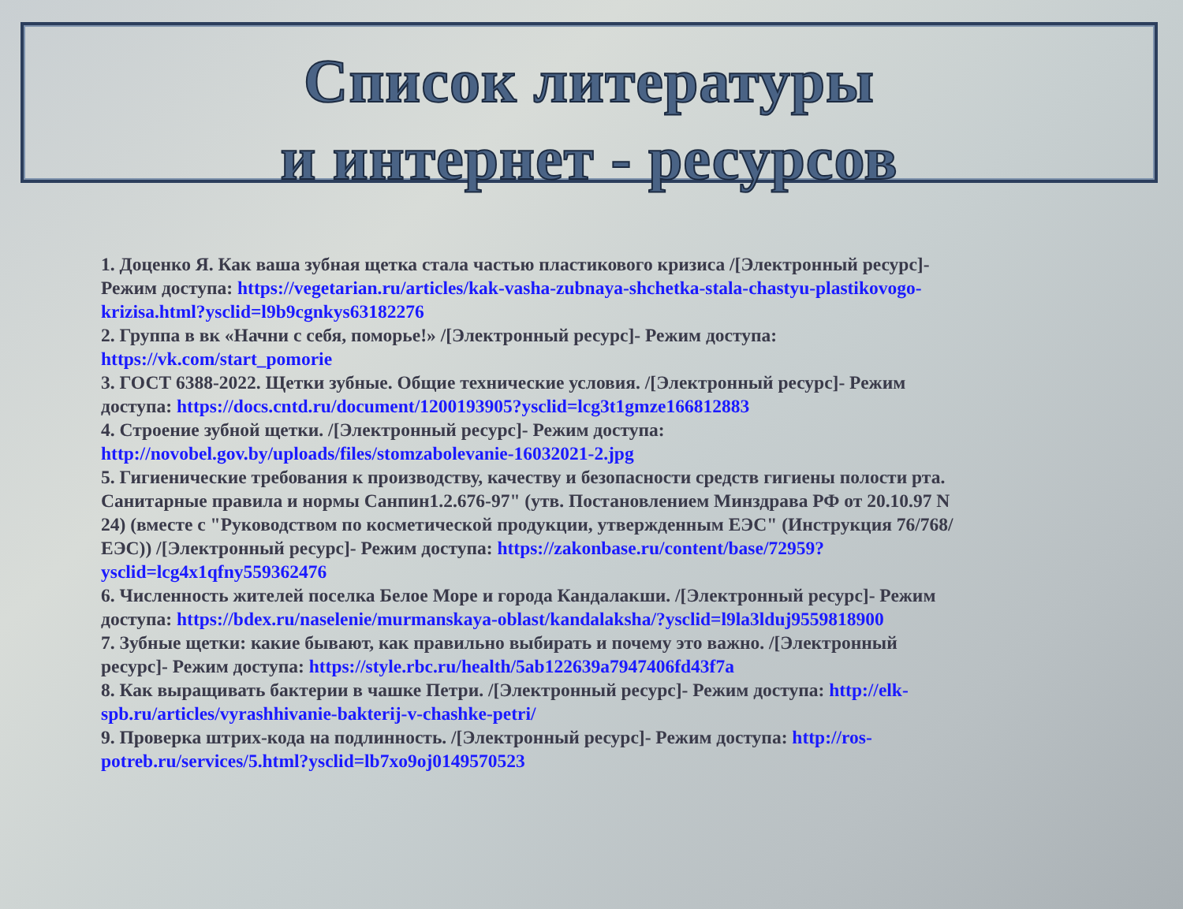Список литературы
и интернет - ресурсов
1. Доценко Я. Как ваша зубная щетка стала частью пластикового кризиса /[Электронный ресурс]- Режим доступа: https://vegetarian.ru/articles/kak-vasha-zubnaya-shchetka-stala-chastyu-plastikovogo-krizisa.html?ysclid=l9b9cgnkys63182276
2. Группа в вк «Начни с себя, поморье!» /[Электронный ресурс]- Режим доступа: https://vk.com/start_pomorie
3. ГОСТ 6388-2022. Щетки зубные. Общие технические условия. /[Электронный ресурс]- Режим доступа: https://docs.cntd.ru/document/1200193905?ysclid=lcg3t1gmze166812883
4. Строение зубной щетки. /[Электронный ресурс]- Режим доступа: http://novobel.gov.by/uploads/files/stomzabolevanie-16032021-2.jpg
5. Гигиенические требования к производству, качеству и безопасности средств гигиены полости рта. Санитарные правила и нормы Санпин1.2.676-97" (утв. Постановлением Минздрава РФ от 20.10.97 N 24) (вместе с "Руководством по косметической продукции, утвержденным ЕЭС" (Инструкция 76/768/ЕЭС)) /[Электронный ресурс]- Режим доступа: https://zakonbase.ru/content/base/72959?ysclid=lcg4x1qfny559362476
6. Численность жителей поселка Белое Море и города Кандалакши. /[Электронный ресурс]- Режим доступа: https://bdex.ru/naselenie/murmanskaya-oblast/kandalaksha/?ysclid=l9la3lduj9559818900
7. Зубные щетки: какие бывают, как правильно выбирать и почему это важно. /[Электронный ресурс]- Режим доступа: https://style.rbc.ru/health/5ab122639a7947406fd43f7a
8. Как выращивать бактерии в чашке Петри. /[Электронный ресурс]- Режим доступа: http://elk-spb.ru/articles/vyrashhivanie-bakterij-v-chashke-petri/
9. Проверка штрих-кода на подлинность. /[Электронный ресурс]- Режим доступа: http://ros-potreb.ru/services/5.html?ysclid=lb7xo9oj0149570523